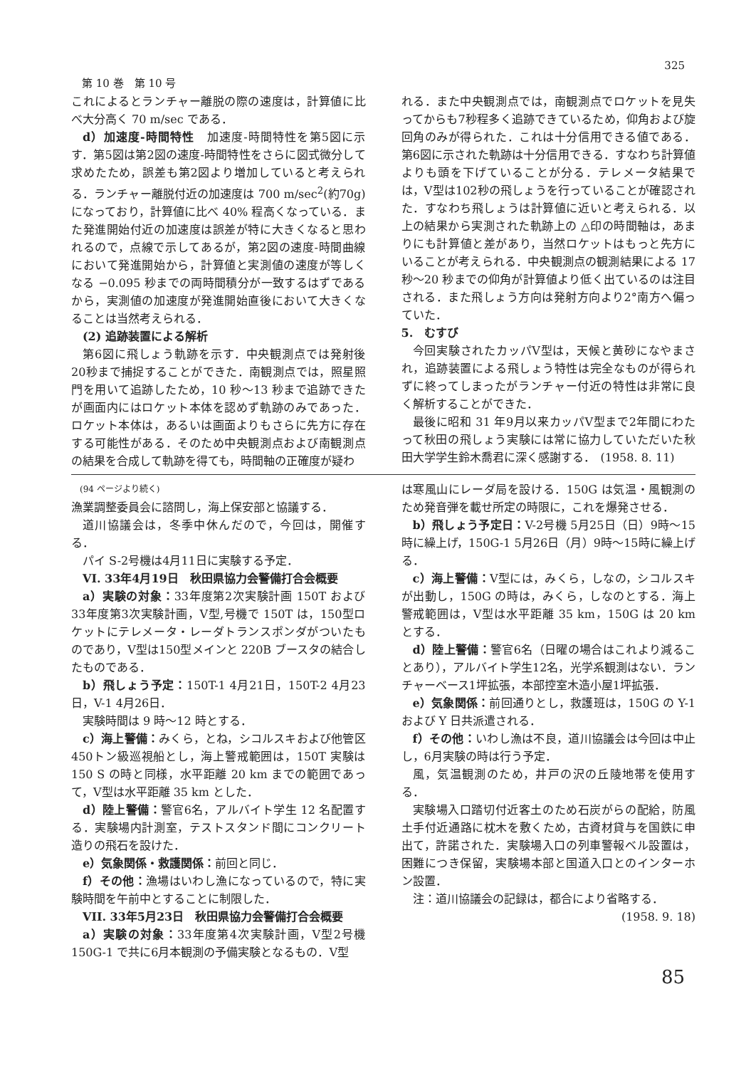第 10 巻　第 10 号 325
これによるとランチャー離脱の際の速度は，計算値に比べ大分高く 70 m/sec である．
d）加速度-時間特性　加速度-時間特性を第5図に示す．第5図は第2図の速度-時間特性をさらに図式微分して求めたため，誤差も第2図より増加していると考えられる．ランチャー離脱付近の加速度は 700 m/sec<sup>2</sup>(約70g) になっており，計算値に比べ 40% 程高くなっている．また発進開始付近の加速度は誤差が特に大きくなると思われるので，点線で示してあるが，第2図の速度-時間曲線において発進開始から，計算値と実測値の速度が等しくなる −0.095 秒までの両時間積分が一致するはずであるから，実測値の加速度が発進開始直後において大きくなることは当然考えられる．
　(2) 追跡装置による解析
第6図に飛しょう軌跡を示す．中央観測点では発射後20秒まで捕捉することができた．南観測点では，照星照門を用いて追跡したため，10 秒〜13 秒まで追跡できたが画面内にはロケット本体を認めず軌跡のみであった．ロケット本体は，あるいは画面よりもさらに先方に存在する可能性がある．そのため中央観測点および南観測点の結果を合成して軌跡を得ても，時間軸の正確度が疑わ
れる．また中央観測点では，南観測点でロケットを見失ってからも7秒程多く追跡できているため，仰角および旋回角のみが得られた．これは十分信用できる値である．第6図に示された軌跡は十分信用できる．すなわち計算値よりも頭を下げていることが分る．テレメータ結果では，V型は102秒の飛しょうを行っていることが確認された．すなわち飛しょうは計算値に近いと考えられる．以上の結果から実測された軌跡上の △印の時間軸は，あまりにも計算値と差があり，当然ロケットはもっと先方にいることが考えられる．中央観測点の観測結果による 17 秒〜20 秒までの仰角が計算値より低く出ているのは注目される．また飛しょう方向は発射方向より2°南方へ偏っていた．
5.　むすび
今回実験されたカッパV型は，天候と黄砂になやまされ，追跡装置による飛しょう特性は完全なものが得られずに終ってしまったがランチャー付近の特性は非常に良く解析することができた．
最後に昭和 31 年9月以来カッパV型まで2年間にわたって秋田の飛しょう実験には常に協力していただいた秋田大学学生鈴木喬君に深く感謝する．　(1958. 8. 11)
(94 ページより続く)
漁業調整委員会に諮問し，海上保安部と協議する．
道川協議会は，冬季中休んだので，今回は，開催する．
パイ S-2号機は4月11日に実験する予定．
　VI. 33年4月19日　秋田県協力会警備打合会概要
a）実験の対象：33年度第2次実験計画 150T および33年度第3次実験計画，V型,号機で 150T は，150型ロケットにテレメータ・レーダトランスポンダがついたものであり，V型は150型メインと 220B ブースタの結合したものである．
b）飛しょう予定：150T-1 4月21日，150T-2 4月23日，V-1 4月26日．
実験時間は 9 時〜12 時とする．
c）海上警備：みくら，とね，シコルスキおよび他管区450トン級巡視船とし，海上警戒範囲は，150T 実験は 150 S の時と同様，水平距離 20 km までの範囲であって，V型は水平距離 35 km とした．
d）陸上警備：警官6名，アルバイト学生 12 名配置する．実験場内計測室，テストスタンド間にコンクリート造りの飛石を設けた．
e）気象関係・救護関係：前回と同じ．
f）その他：漁場はいわし漁になっているので，特に実験時間を午前中とすることに制限した．
　VII. 33年5月23日　秋田県協力会警備打合会概要
a）実験の対象：33年度第4次実験計画，V型2号機150G-1 で共に6月本観測の予備実験となるもの．V型
は寒風山にレーダ局を設ける．150G は気温・風観測のため発音弾を載せ所定の時限に，これを爆発させる．
b）飛しょう予定日：V-2号機 5月25日（日）9時〜15時に繰上げ，150G-1 5月26日（月）9時〜15時に繰上げる．
c）海上警備：V型には，みくら，しなの，シコルスキが出動し，150G の時は，みくら，しなのとする．海上警戒範囲は，V型は水平距離 35 km，150G は 20 km とする．
d）陸上警備：警官6名（日曜の場合はこれより減ることあり），アルバイト学生12名，光学系観測はない．ランチャーベース1坪拡張，本部控室木造小屋1坪拡張．
e）気象関係：前回通りとし，救護班は，150G の Y-1 および Y 日共派遣される．
f）その他：いわし漁は不良，道川協議会は今回は中止し，6月実験の時は行う予定．
風，気温観測のため，井戸の沢の丘陵地帯を使用する．
実験場入口踏切付近客土のため石炭がらの配給，防風土手付近通路に枕木を敷くため，古資材貸与を国鉄に申出て，許諾された．実験場入口の列車警報ベル設置は，困難につき保留，実験場本部と国道入口とのインターホン設置．
注：道川協議会の記録は，都合により省略する．
(1958. 9. 18)
85